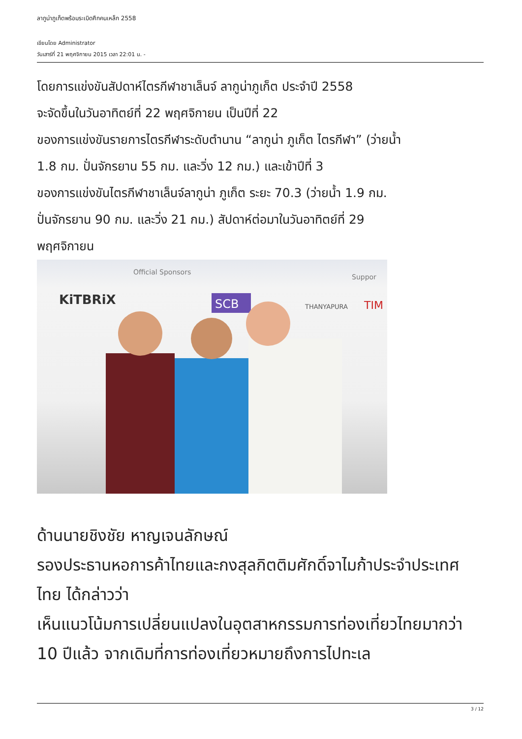ลากูน่าภูเก็ตพร้อมระเบิดศึกคนเหล็ก 2558
เขียนโดย Administrator
วันเสาร์ที่ 21 พฤศจิกายน 2015 เวลา 22:01 น. -
โดยการแข่งขันสัปดาห์ไตรกีฬาชาเล็นจ์ ลากูน่าภูเก็ต ประจำปี 2558
จะจัดขึ้นในวันอาทิตย์ที่ 22 พฤศจิกายน เป็นปีที่ 22
ของการแข่งขันรายการไตรกีฬาระดับตำนาน “ลากูน่า ภูเก็ต ไตรกีฬา” (ว่ายน้ำ
1.8 กม. ปั่นจักรยาน 55 กม. และวิ่ง 12 กม.) และเข้าปีที่ 3
ของการแข่งขันไตรกีฬาชาเล็นจ์ลากูน่า ภูเก็ต ระยะ 70.3 (ว่ายน้ำ 1.9 กม.
ปั่นจักรยาน 90 กม. และวิ่ง 21 กม.) สัปดาห์ต่อมาในวันอาทิตย์ที่ 29
พฤศจิกายน
Official Sponsors
Suppor
KiTBRiX
SCB
THANYAPURA
TIM
ด้านนายชิงชัย หาญเจนลักษณ์
รองประธานหอการค้าไทยและกงสุลกิตติมศักดิ์จาไมก้าประจำประเทศ
ไทย ได้กล่าวว่า
เห็นแนวโน้มการเปลี่ยนแปลงในอุตสาหกรรมการท่องเที่ยวไทยมากว่า
10 ปีแล้ว จากเดิมที่การท่องเที่ยวหมายถึงการไปทะเล
3 / 12